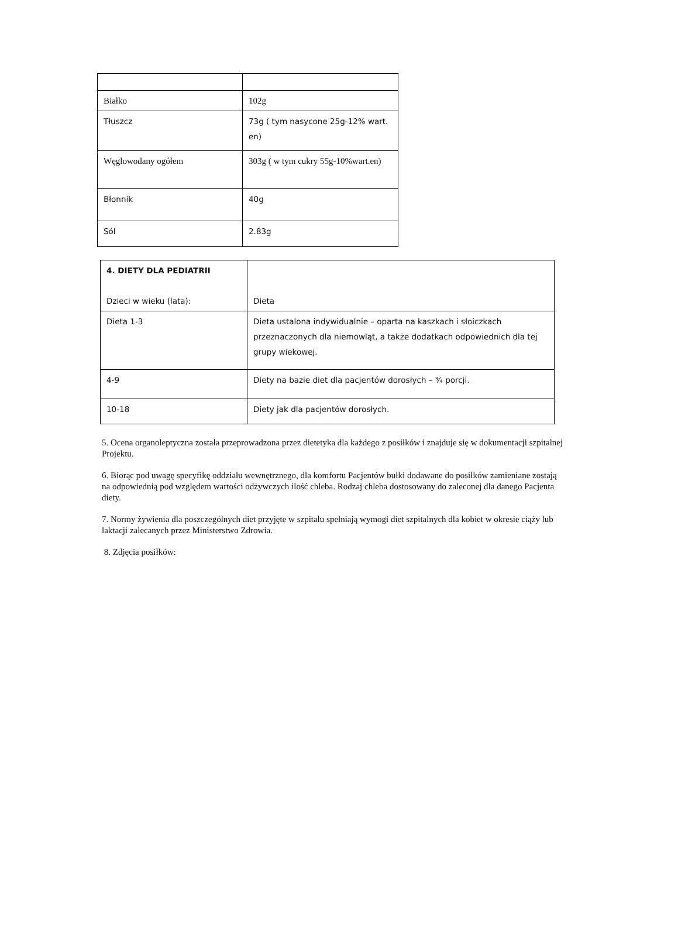| Białko | 102g |
| Tłuszcz | 73g ( tym nasycone 25g-12% wart. en) |
| Węglowodany ogółem | 303g ( w tym cukry 55g-10%wart.en) |
| Błonnik | 40g |
| Sól | 2.83g |
| 4. DIETY DLA PEDIATRII Dzieci w wieku (lata): | Dieta |
| Dieta 1-3 | Dieta ustalona indywidualnie – oparta na kaszkach i słoiczkach przeznaczonych dla niemowląt, a także dodatkach odpowiednich dla tej grupy wiekowej. |
| 4-9 | Diety na bazie diet dla pacjentów dorosłych – ¾ porcji. |
| 10-18 | Diety jak dla pacjentów dorosłych. |
5. Ocena organoleptyczna została przeprowadzona przez dietetyka dla każdego z posiłków i znajduje się w dokumentacji szpitalnej Projektu.
6. Biorąc pod uwagę specyfikę oddziału wewnętrznego, dla komfortu Pacjentów bułki dodawane do posiłków zamieniane zostają na odpowiednią pod względem wartości odżywczych ilość chleba. Rodzaj chleba dostosowany do zaleconej dla danego Pacjenta diety.
7. Normy żywienia dla poszczególnych diet przyjęte w szpitalu spełniają wymogi diet szpitalnych dla kobiet w okresie ciąży lub laktacji zalecanych przez Ministerstwo Zdrowia.
8. Zdjęcia posiłków: